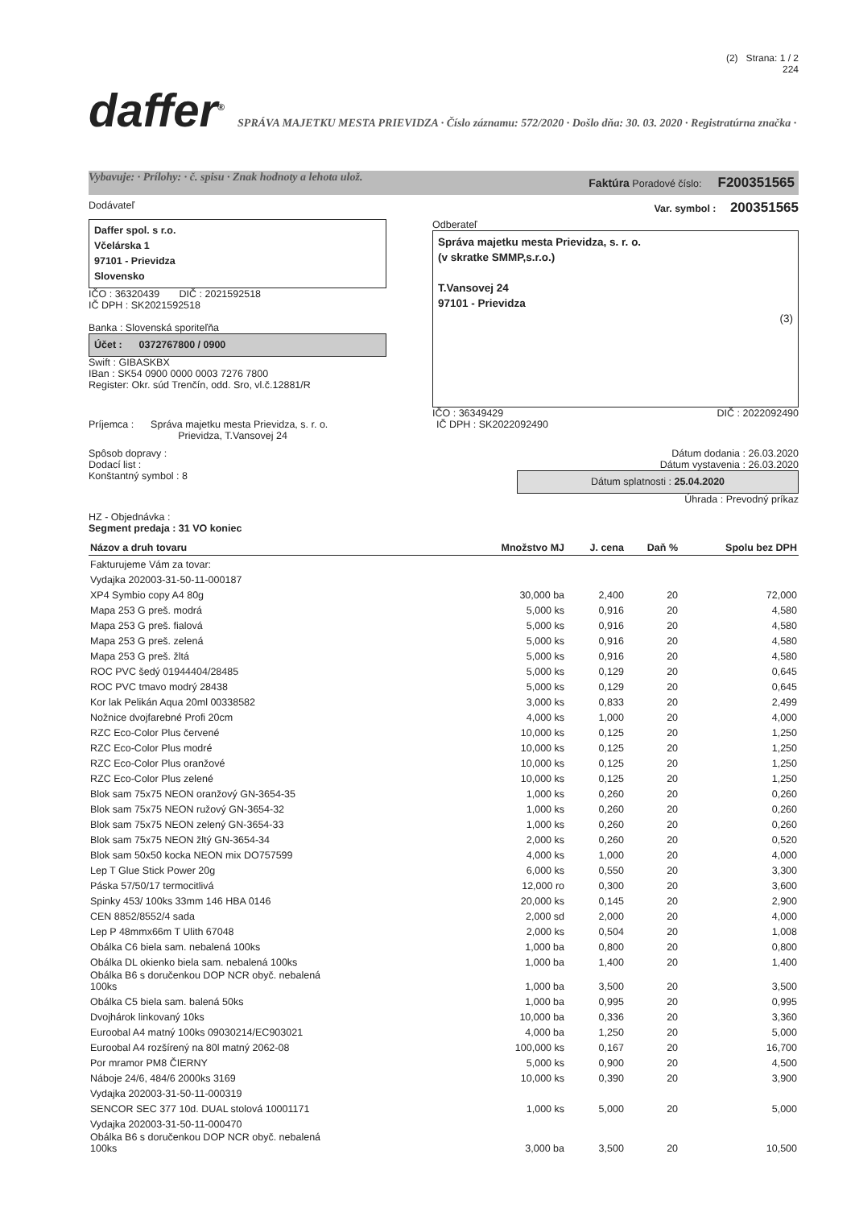(2) Strana: 1 / 2
224
daffer<sup>®</sup> SPRÁVA MAJETKU MESTA PRIEVIDZA · Číslo záznamu: 572/2020 · Došlo dňa: 30. 03. 2020 · Registratúrna značka · Vybavuje: · Prílohy: · č. spisu · Znak hodnoty a lehota ulož.
Faktúra Poradové číslo: F200351565
Dodávateľ Var. symbol : 200351565
Daffer spol. s r.o.
Včelárska 1
97101 - Prievidza
Slovensko
IČO : 36320439 DIČ : 2021592518
IČ DPH : SK2021592518
Banka : Slovenská sporiteľňa
Účet : 0372767800 / 0900
Swift : GIBASKBX
IBan : SK54 0900 0000 0003 7276 7800
Register: Okr. súd Trenčín, odd. Sro, vl.č.12881/R
Odberateľ
Správa majetku mesta Prievidza, s. r. o.
(v skratke SMMP,s.r.o.)
T.Vansovej 24
97101 - Prievidza
(3)
IČO : 36349429 DIČ : 2022092490
Príjemca : Správa majetku mesta Prievidza, s. r. o.
Prievidza, T.Vansovej 24 IČ DPH : SK2022092490
Spôsob dopravy :
Dodací list :
Konštantný symbol : 8
Dátum dodania : 26.03.2020
Dátum vystavenia : 26.03.2020
Dátum splatnosti : 25.04.2020
Úhrada : Prevodný príkaz
HZ - Objednávka :
Segment predaja : 31 VO koniec
| Názov a druh tovaru | Množstvo MJ | J. cena | Daň % | Spolu bez DPH |
| --- | --- | --- | --- | --- |
| Fakturujeme Vám za tovar: | | | | |
| Vydajka 202003-31-50-11-000187 | | | | |
| XP4 Symbio copy A4 80g | 30,000 ba | 2,400 | 20 | 72,000 |
| Mapa 253 G preš. modrá | 5,000 ks | 0,916 | 20 | 4,580 |
| Mapa 253 G preš. fialová | 5,000 ks | 0,916 | 20 | 4,580 |
| Mapa 253 G preš. zelená | 5,000 ks | 0,916 | 20 | 4,580 |
| Mapa 253 G preš. žltá | 5,000 ks | 0,916 | 20 | 4,580 |
| ROC PVC šedý 01944404/28485 | 5,000 ks | 0,129 | 20 | 0,645 |
| ROC PVC tmavo modrý 28438 | 5,000 ks | 0,129 | 20 | 0,645 |
| Kor lak Pelikán Aqua 20ml 00338582 | 3,000 ks | 0,833 | 20 | 2,499 |
| Nožnice dvojfarebné Profi 20cm | 4,000 ks | 1,000 | 20 | 4,000 |
| RZC Eco-Color Plus červené | 10,000 ks | 0,125 | 20 | 1,250 |
| RZC Eco-Color Plus modré | 10,000 ks | 0,125 | 20 | 1,250 |
| RZC Eco-Color Plus oranžové | 10,000 ks | 0,125 | 20 | 1,250 |
| RZC Eco-Color Plus zelené | 10,000 ks | 0,125 | 20 | 1,250 |
| Blok sam 75x75 NEON oranžový GN-3654-35 | 1,000 ks | 0,260 | 20 | 0,260 |
| Blok sam 75x75 NEON ružový GN-3654-32 | 1,000 ks | 0,260 | 20 | 0,260 |
| Blok sam 75x75 NEON zelený GN-3654-33 | 1,000 ks | 0,260 | 20 | 0,260 |
| Blok sam 75x75 NEON žltý GN-3654-34 | 2,000 ks | 0,260 | 20 | 0,520 |
| Blok sam 50x50 kocka NEON mix DO757599 | 4,000 ks | 1,000 | 20 | 4,000 |
| Lep T Glue Stick Power 20g | 6,000 ks | 0,550 | 20 | 3,300 |
| Páska 57/50/17 termocitlivá | 12,000 ro | 0,300 | 20 | 3,600 |
| Spinky 453/ 100ks 33mm 146 HBA 0146 | 20,000 ks | 0,145 | 20 | 2,900 |
| CEN 8852/8552/4 sada | 2,000 sd | 2,000 | 20 | 4,000 |
| Lep P 48mmx66m T Ulith 67048 | 2,000 ks | 0,504 | 20 | 1,008 |
| Obálka C6 biela sam. nebalená 100ks | 1,000 ba | 0,800 | 20 | 0,800 |
| Obálka DL okienko biela sam. nebalená 100ks | 1,000 ba | 1,400 | 20 | 1,400 |
| Obálka B6 s doručenkou DOP NCR obyč. nebalená 100ks | 1,000 ba | 3,500 | 20 | 3,500 |
| Obálka C5 biela sam. balená 50ks | 1,000 ba | 0,995 | 20 | 0,995 |
| Dvojhárok linkovaný 10ks | 10,000 ba | 0,336 | 20 | 3,360 |
| Euroobal A4 matný 100ks 09030214/EC903021 | 4,000 ba | 1,250 | 20 | 5,000 |
| Euroobal A4 rozšírený na 80l matný 2062-08 | 100,000 ks | 0,167 | 20 | 16,700 |
| Por mramor PM8 ČIERNY | 5,000 ks | 0,900 | 20 | 4,500 |
| Náboje 24/6, 484/6 2000ks 3169 | 10,000 ks | 0,390 | 20 | 3,900 |
| Vydajka 202003-31-50-11-000319 | | | | |
| SENCOR SEC 377 10d. DUAL stolová 10001171 | 1,000 ks | 5,000 | 20 | 5,000 |
| Vydajka 202003-31-50-11-000470 | | | | |
| Obálka B6 s doručenkou DOP NCR obyč. nebalená 100ks | 3,000 ba | 3,500 | 20 | 10,500 |